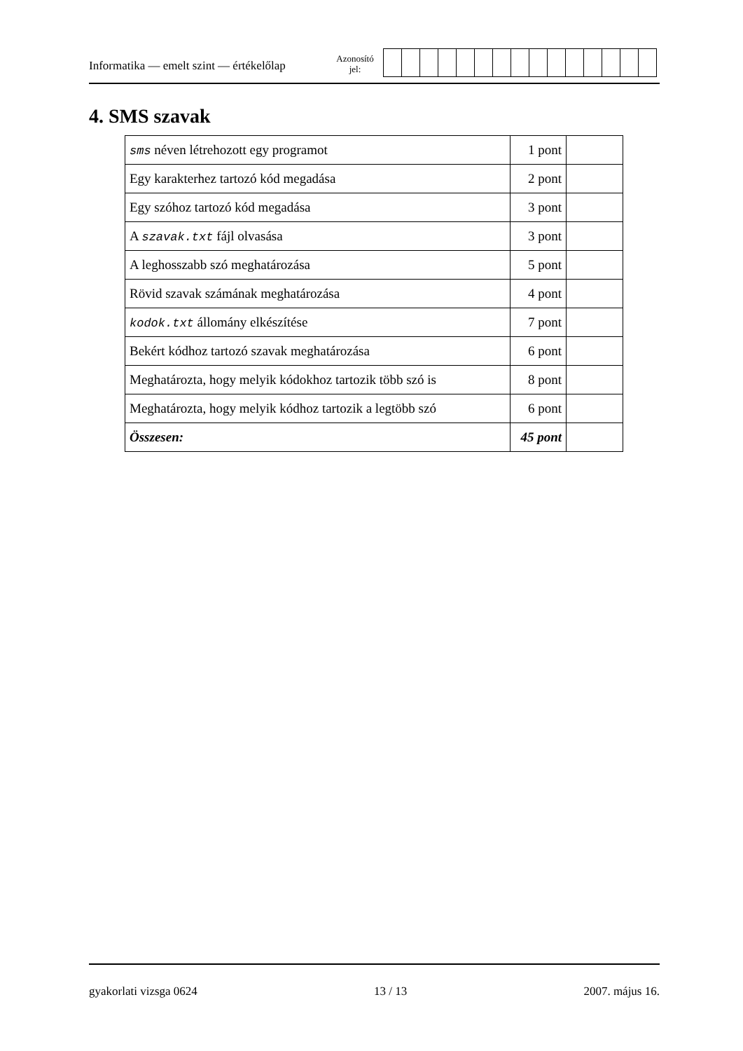Informatika — emelt szint — értékelőlap
Azonosító
jel:
4. SMS szavak
| sms néven létrehozott egy programot | 1 pont | |
| Egy karakterhez tartozó kód megadása | 2 pont | |
| Egy szóhoz tartozó kód megadása | 3 pont | |
| A szavak.txt fájl olvasása | 3 pont | |
| A leghosszabb szó meghatározása | 5 pont | |
| Rövid szavak számának meghatározása | 4 pont | |
| kodok.txt állomány elkészítése | 7 pont | |
| Bekért kódhoz tartozó szavak meghatározása | 6 pont | |
| Meghatározta, hogy melyik kódokhoz tartozik több szó is | 8 pont | |
| Meghatározta, hogy melyik kódhoz tartozik a legtöbb szó | 6 pont | |
| Összesen: | 45 pont | |
gyakorlati vizsga 0624 13 / 13 2007. május 16.